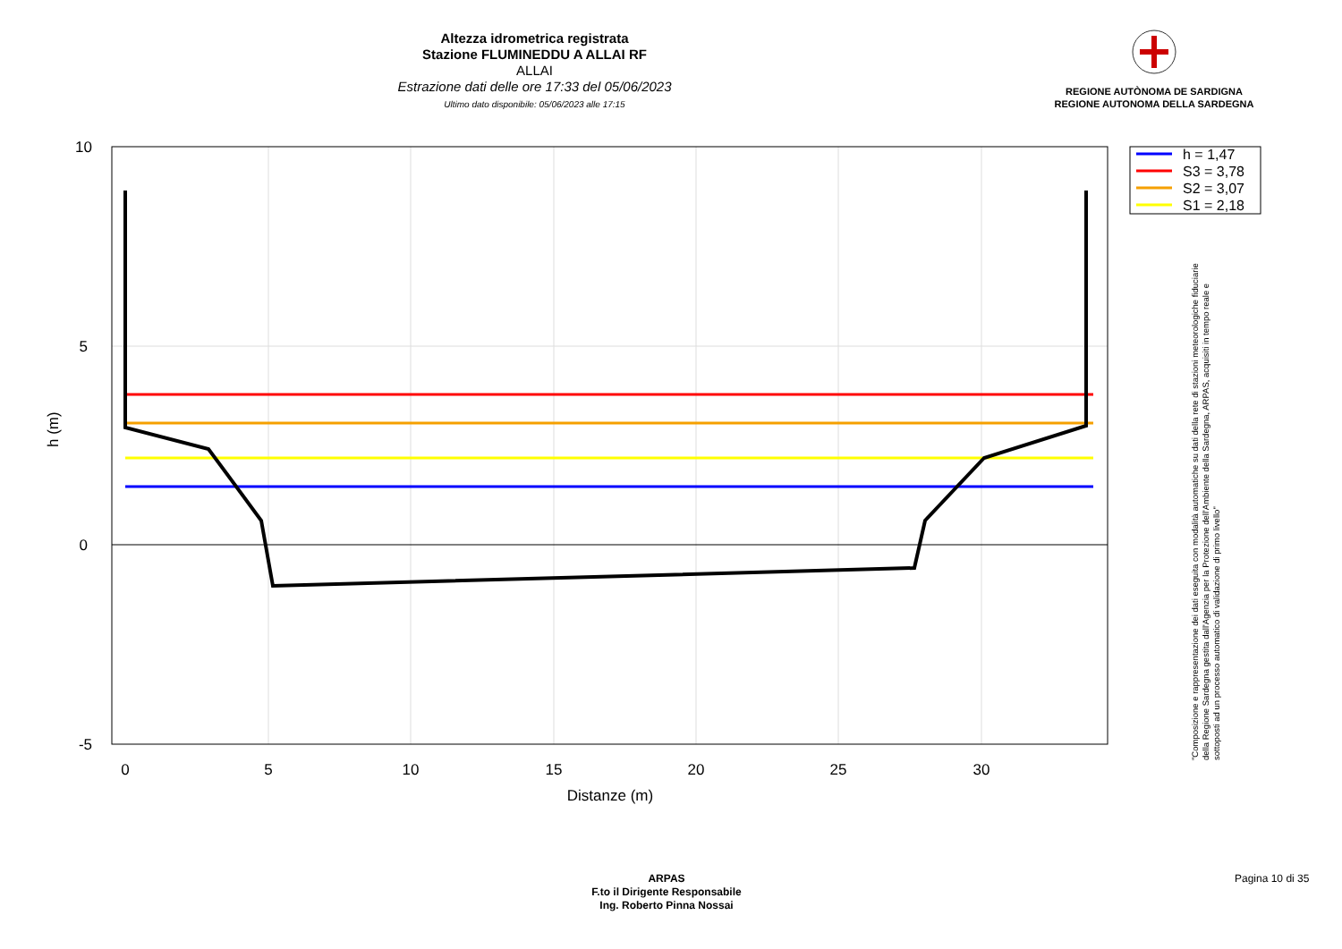Altezza idrometrica registrata
Stazione FLUMINEDDU A ALLAI RF
ALLAI
Estrazione dati delle ore 17:33 del 05/06/2023
Ultimo dato disponibile: 05/06/2023 alle 17:15
REGIONE AUTÒNOMA DE SARDIGNA
REGIONE AUTONOMA DELLA SARDEGNA
0
5
10
15
20
25
30
Distanze (m)
10
5
0
-5
h (m)
h = 1,47
S3 = 3,78
S2 = 3,07
S1 = 2,18
"Composizione e rappresentazione dei dati eseguita con modalità automatiche su dati della rete di stazioni meteorologiche fiduciarie della Regione Sardegna gestita dall'Agenzia per la Protezione dell'Ambiente della Sardegna, ARPAS, acquisiti in tempo reale e sottoposti ad un processo automatico di validazione di primo livello"
ARPAS
F.to il Dirigente Responsabile
Ing. Roberto Pinna Nossai
Pagina 10 di 35